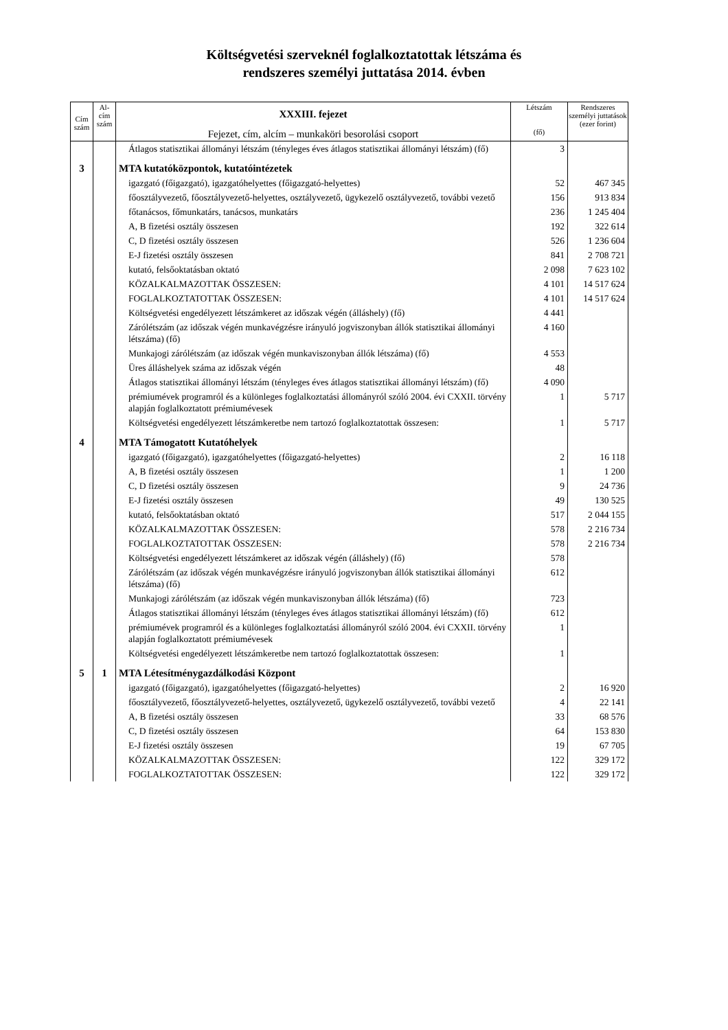Költségvetési szerveknél foglalkoztatottak létszáma és
rendszeres személyi juttatása 2014. évben
| Cím szám | Al- cím szám | XXXIII. fejezet Fejezet, cím, alcím – munkaköri besorolási csoport | Létszám (fő) | Rendszeres személyi juttatások (ezer forint) |
| --- | --- | --- | --- | --- |
| | | Átlagos statisztikai állományi létszám (tényleges éves átlagos statisztikai állományi létszám) (fő) | 3 | |
| 3 | | MTA kutatóközpontok, kutatóintézetek | | |
| | | igazgató (főigazgató), igazgatóhelyettes (főigazgató-helyettes) | 52 | 467 345 |
| | | főosztályvezető, főosztályvezető-helyettes, osztályvezető, ügykezelő osztályvezető, további vezető | 156 | 913 834 |
| | | főtanácsos, főmunkatárs, tanácsos, munkatárs | 236 | 1 245 404 |
| | | A, B fizetési osztály összesen | 192 | 322 614 |
| | | C, D fizetési osztály összesen | 526 | 1 236 604 |
| | | E-J fizetési osztály összesen | 841 | 2 708 721 |
| | | kutató, felsőoktatásban oktató | 2 098 | 7 623 102 |
| | | KÖZALKALMAZOTTAK ÖSSZESEN: | 4 101 | 14 517 624 |
| | | FOGLALKOZTATOTTAK ÖSSZESEN: | 4 101 | 14 517 624 |
| | | Költségvetési engedélyezett létszámkeret az időszak végén (álláshely) (fő) | 4 441 | |
| | | Zárólétszám (az időszak végén munkavégzésre irányuló jogviszonyban állók statisztikai állományi létszáma) (fő) | 4 160 | |
| | | Munkajogi zárólétszám (az időszak végén munkaviszonyban állók létszáma) (fő) | 4 553 | |
| | | Üres álláshelyek száma az időszak végén | 48 | |
| | | Átlagos statisztikai állományi létszám (tényleges éves átlagos statisztikai állományi létszám) (fő) | 4 090 | |
| | | prémiumévek programról és a különleges foglalkoztatási állományról szóló 2004. évi CXXII. törvény alapján foglalkoztatott prémiumévesek | 1 | 5 717 |
| | | Költségvetési engedélyezett létszámkeretbe nem tartozó foglalkoztatottak összesen: | 1 | 5 717 |
| 4 | | MTA Támogatott Kutatóhelyek | | |
| | | igazgató (főigazgató), igazgatóhelyettes (főigazgató-helyettes) | 2 | 16 118 |
| | | A, B fizetési osztály összesen | 1 | 1 200 |
| | | C, D fizetési osztály összesen | 9 | 24 736 |
| | | E-J fizetési osztály összesen | 49 | 130 525 |
| | | kutató, felsőoktatásban oktató | 517 | 2 044 155 |
| | | KÖZALKALMAZOTTAK ÖSSZESEN: | 578 | 2 216 734 |
| | | FOGLALKOZTATOTTAK ÖSSZESEN: | 578 | 2 216 734 |
| | | Költségvetési engedélyezett létszámkeret az időszak végén (álláshely) (fő) | 578 | |
| | | Zárólétszám (az időszak végén munkavégzésre irányuló jogviszonyban állók statisztikai állományi létszáma) (fő) | 612 | |
| | | Munkajogi zárólétszám (az időszak végén munkaviszonyban állók létszáma) (fő) | 723 | |
| | | Átlagos statisztikai állományi létszám (tényleges éves átlagos statisztikai állományi létszám) (fő) | 612 | |
| | | prémiumévek programról és a különleges foglalkoztatási állományról szóló 2004. évi CXXII. törvény alapján foglalkoztatott prémiumévesek | 1 | |
| | | Költségvetési engedélyezett létszámkeretbe nem tartozó foglalkoztatottak összesen: | 1 | |
| 5 | 1 | MTA Létesítménygazdálkodási Központ | | |
| | | igazgató (főigazgató), igazgatóhelyettes (főigazgató-helyettes) | 2 | 16 920 |
| | | főosztályvezető, főosztályvezető-helyettes, osztályvezető, ügykezelő osztályvezető, további vezető | 4 | 22 141 |
| | | A, B fizetési osztály összesen | 33 | 68 576 |
| | | C, D fizetési osztály összesen | 64 | 153 830 |
| | | E-J fizetési osztály összesen | 19 | 67 705 |
| | | KÖZALKALMAZOTTAK ÖSSZESEN: | 122 | 329 172 |
| | | FOGLALKOZTATOTTAK ÖSSZESEN: | 122 | 329 172 |